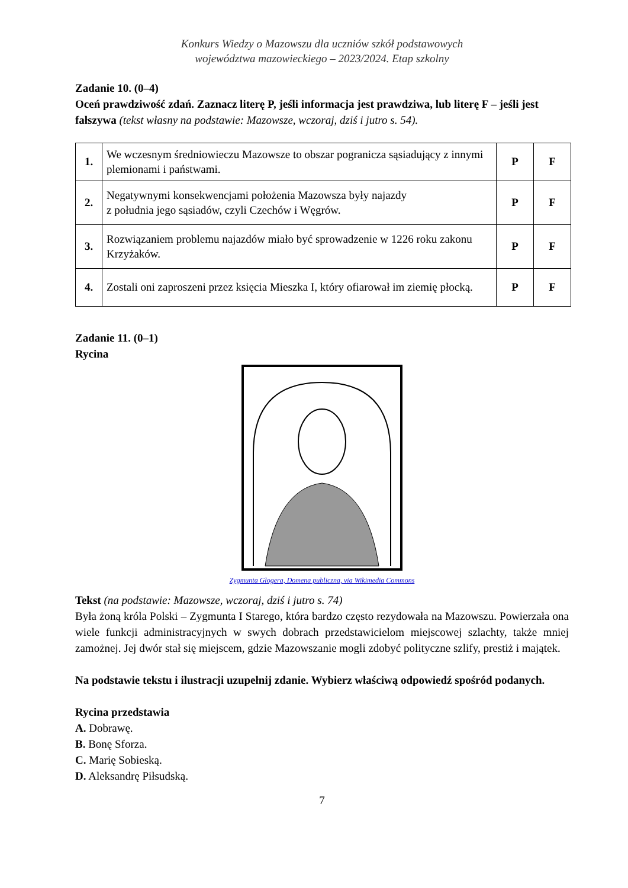Konkurs Wiedzy o Mazowszu dla uczniów szkół podstawowych
województwa mazowieckiego – 2023/2024. Etap szkolny
Zadanie 10. (0–4)
Oceń prawdziwość zdań. Zaznacz literę P, jeśli informacja jest prawdziwa, lub literę F – jeśli jest fałszywa (tekst własny na podstawie: Mazowsze, wczoraj, dziś i jutro s. 54).
| 1. | We wczesnym średniowieczu Mazowsze to obszar pogranicza sąsiadujący z innymi plemionami i państwami. | P | F |
| 2. | Negatywnymi konsekwencjami położenia Mazowsza były najazdy z południa jego sąsiadów, czyli Czechów i Węgrów. | P | F |
| 3. | Rozwiązaniem problemu najazdów miało być sprowadzenie w 1226 roku zakonu Krzyżaków. | P | F |
| 4. | Zostali oni zaproszeni przez księcia Mieszka I, który ofiarował im ziemię płocką. | P | F |
Zadanie 11. (0–1)
Rycina
Zygmunta Glogera, Domena publiczna, via Wikimedia Commons
Tekst (na podstawie: Mazowsze, wczoraj, dziś i jutro s. 74)
Była żoną króla Polski – Zygmunta I Starego, która bardzo często rezydowała na Mazowszu. Powierzała ona wiele funkcji administracyjnych w swych dobrach przedstawicielom miejscowej szlachty, także mniej zamożnej. Jej dwór stał się miejscem, gdzie Mazowszanie mogli zdobyć polityczne szlify, prestiż i majątek.
Na podstawie tekstu i ilustracji uzupełnij zdanie. Wybierz właściwą odpowiedź spośród podanych.
Rycina przedstawia
A. Dobrawę.
B. Bonę Sforza.
C. Marię Sobieską.
D. Aleksandrę Piłsudską.
7